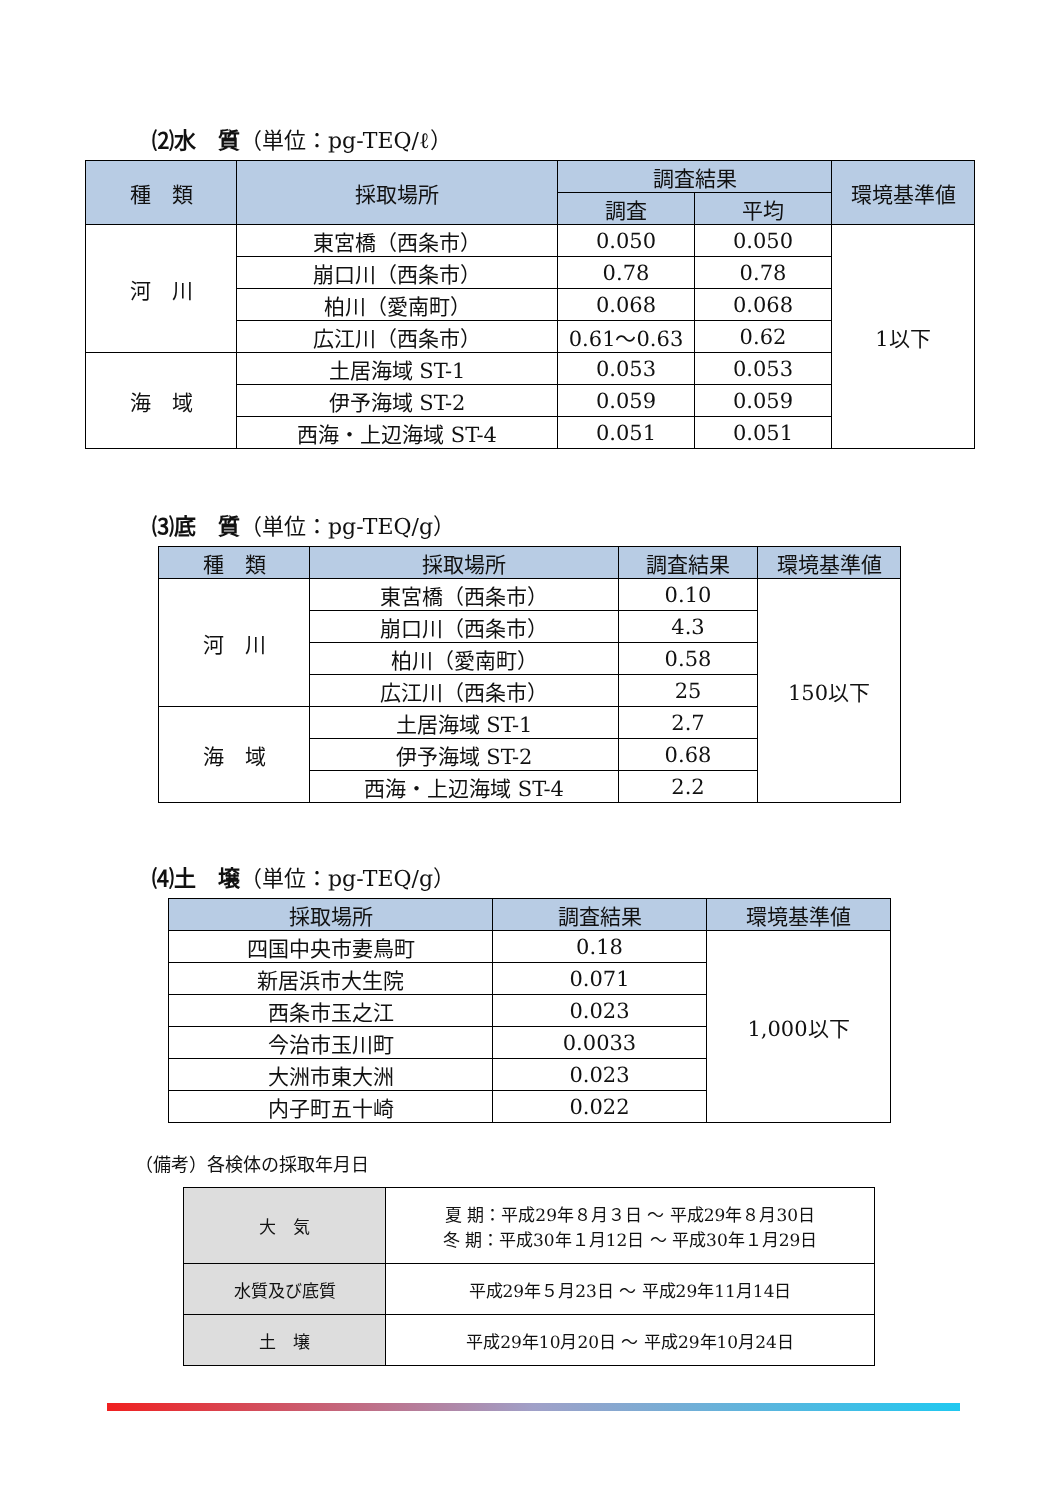⑵水　質（単位：pg-TEQ/ℓ）
| 種 類 | 採取場所 | 調査結果 | | 環境基準値 |
| --- | --- | --- | --- | --- |
| | | 調査 | 平均 | |
| 河 川 | 東宮橋（西条市） | 0.050 | 0.050 | 1以下 |
| | 崩口川（西条市） | 0.78 | 0.78 | |
| | 柏川（愛南町） | 0.068 | 0.068 | |
| | 広江川（西条市） | 0.61～0.63 | 0.62 | |
| 海 域 | 土居海域 ST-1 | 0.053 | 0.053 | |
| | 伊予海域 ST-2 | 0.059 | 0.059 | |
| | 西海・上辺海域 ST-4 | 0.051 | 0.051 | |
⑶底　質（単位：pg-TEQ/g）
| 種 類 | 採取場所 | 調査結果 | 環境基準値 |
| --- | --- | --- | --- |
| 河 川 | 東宮橋（西条市） | 0.10 | 150以下 |
| | 崩口川（西条市） | 4.3 | |
| | 柏川（愛南町） | 0.58 | |
| | 広江川（西条市） | 25 | |
| 海 域 | 土居海域 ST-1 | 2.7 | |
| | 伊予海域 ST-2 | 0.68 | |
| | 西海・上辺海域 ST-4 | 2.2 | |
⑷土　壌（単位：pg-TEQ/g）
| 採取場所 | 調査結果 | 環境基準値 |
| --- | --- | --- |
| 四国中央市妻鳥町 | 0.18 | 1,000以下 |
| 新居浜市大生院 | 0.071 | |
| 西条市玉之江 | 0.023 | |
| 今治市玉川町 | 0.0033 | |
| 大洲市東大洲 | 0.023 | |
| 内子町五十崎 | 0.022 | |
（備考）各検体の採取年月日
| 大 気 | 夏 期：平成29年８月３日 ～ 平成29年８月30日 冬 期：平成30年１月12日 ～ 平成30年１月29日 |
| 水質及び底質 | 平成29年５月23日 ～ 平成29年11月14日 |
| 土 壌 | 平成29年10月20日 ～ 平成29年10月24日 |